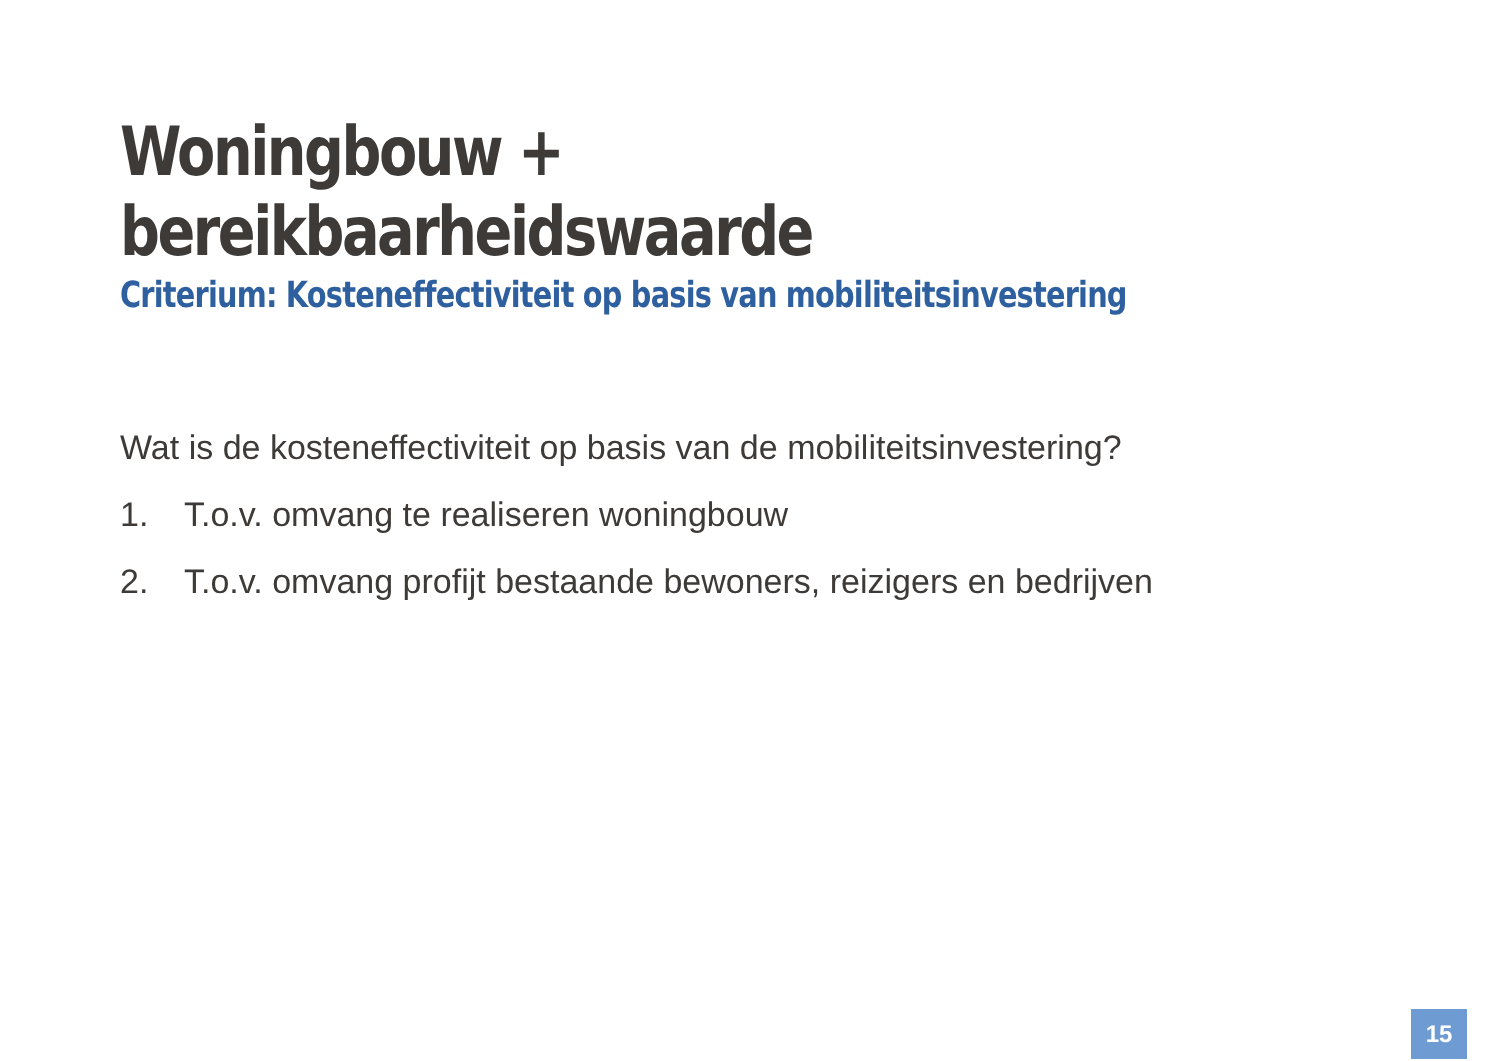Woningbouw + bereikbaarheidswaarde
Criterium: Kosteneffectiviteit op basis van mobiliteitsinvestering
Wat is de kosteneffectiviteit op basis van de mobiliteitsinvestering?
1. T.o.v. omvang te realiseren woningbouw
2. T.o.v. omvang profijt bestaande bewoners, reizigers en bedrijven
15